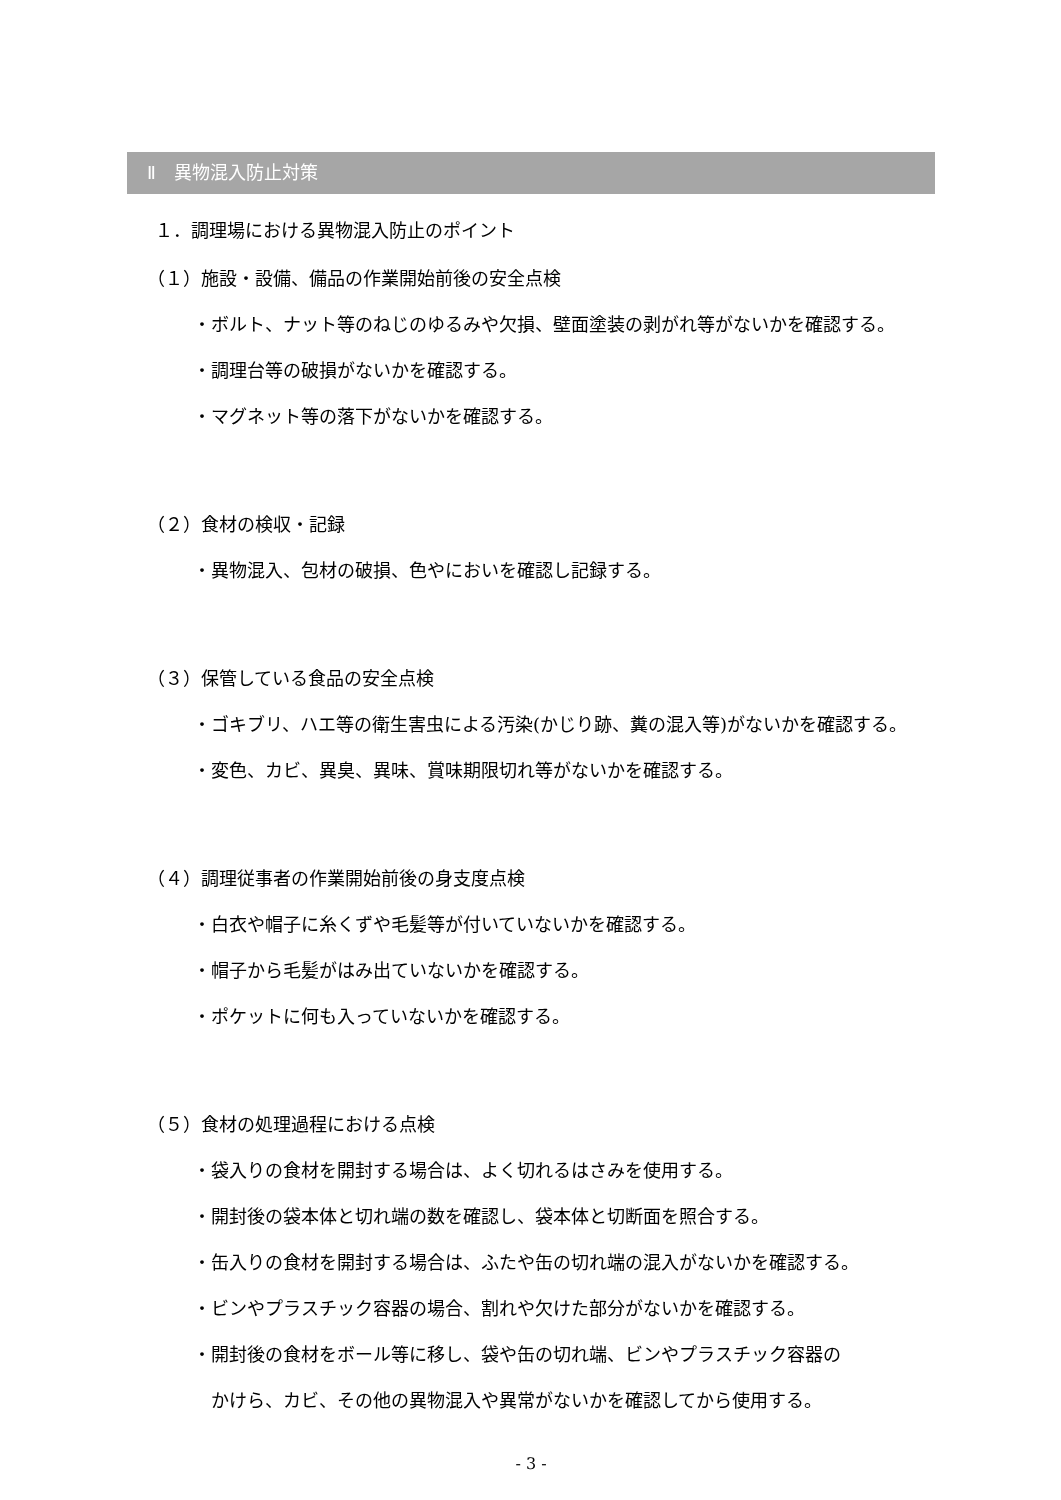Ⅱ　異物混入防止対策
１．調理場における異物混入防止のポイント
（１）施設・設備、備品の作業開始前後の安全点検
・ボルト、ナット等のねじのゆるみや欠損、壁面塗装の剥がれ等がないかを確認する。
・調理台等の破損がないかを確認する。
・マグネット等の落下がないかを確認する。
（２）食材の検収・記録
・異物混入、包材の破損、色やにおいを確認し記録する。
（３）保管している食品の安全点検
・ゴキブリ、ハエ等の衛生害虫による汚染(かじり跡、糞の混入等)がないかを確認する。
・変色、カビ、異臭、異味、賞味期限切れ等がないかを確認する。
（４）調理従事者の作業開始前後の身支度点検
・白衣や帽子に糸くずや毛髪等が付いていないかを確認する。
・帽子から毛髪がはみ出ていないかを確認する。
・ポケットに何も入っていないかを確認する。
（５）食材の処理過程における点検
・袋入りの食材を開封する場合は、よく切れるはさみを使用する。
・開封後の袋本体と切れ端の数を確認し、袋本体と切断面を照合する。
・缶入りの食材を開封する場合は、ふたや缶の切れ端の混入がないかを確認する。
・ビンやプラスチック容器の場合、割れや欠けた部分がないかを確認する。
・開封後の食材をボール等に移し、袋や缶の切れ端、ビンやプラスチック容器の
かけら、カビ、その他の異物混入や異常がないかを確認してから使用する。
- 3 -